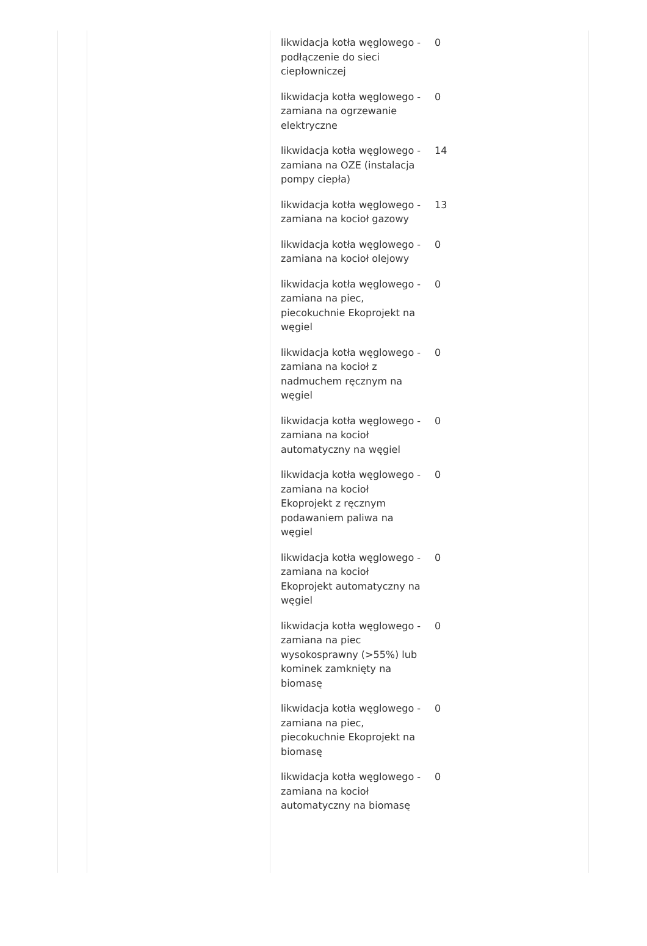| likwidacja kotła węglowego - podłączenie do sieci ciepłowniczej | 0 |
| likwidacja kotła węglowego - zamiana na ogrzewanie elektryczne | 0 |
| likwidacja kotła węglowego - zamiana na OZE (instalacja pompy ciepła) | 14 |
| likwidacja kotła węglowego - zamiana na kocioł gazowy | 13 |
| likwidacja kotła węglowego - zamiana na kocioł olejowy | 0 |
| likwidacja kotła węglowego - zamiana na piec, piecokuchnie Ekoprojekt na węgiel | 0 |
| likwidacja kotła węglowego - zamiana na kocioł z nadmuchem ręcznym na węgiel | 0 |
| likwidacja kotła węglowego - zamiana na kocioł automatyczny na węgiel | 0 |
| likwidacja kotła węglowego - zamiana na kocioł Ekoprojekt z ręcznym podawaniem paliwa na węgiel | 0 |
| likwidacja kotła węglowego - zamiana na kocioł Ekoprojekt automatyczny na węgiel | 0 |
| likwidacja kotła węglowego - zamiana na piec wysokosprawny (>55%) lub kominek zamknięty na biomasę | 0 |
| likwidacja kotła węglowego - zamiana na piec, piecokuchnie Ekoprojekt na biomasę | 0 |
| likwidacja kotła węglowego - zamiana na kocioł automatyczny na biomasę | 0 |